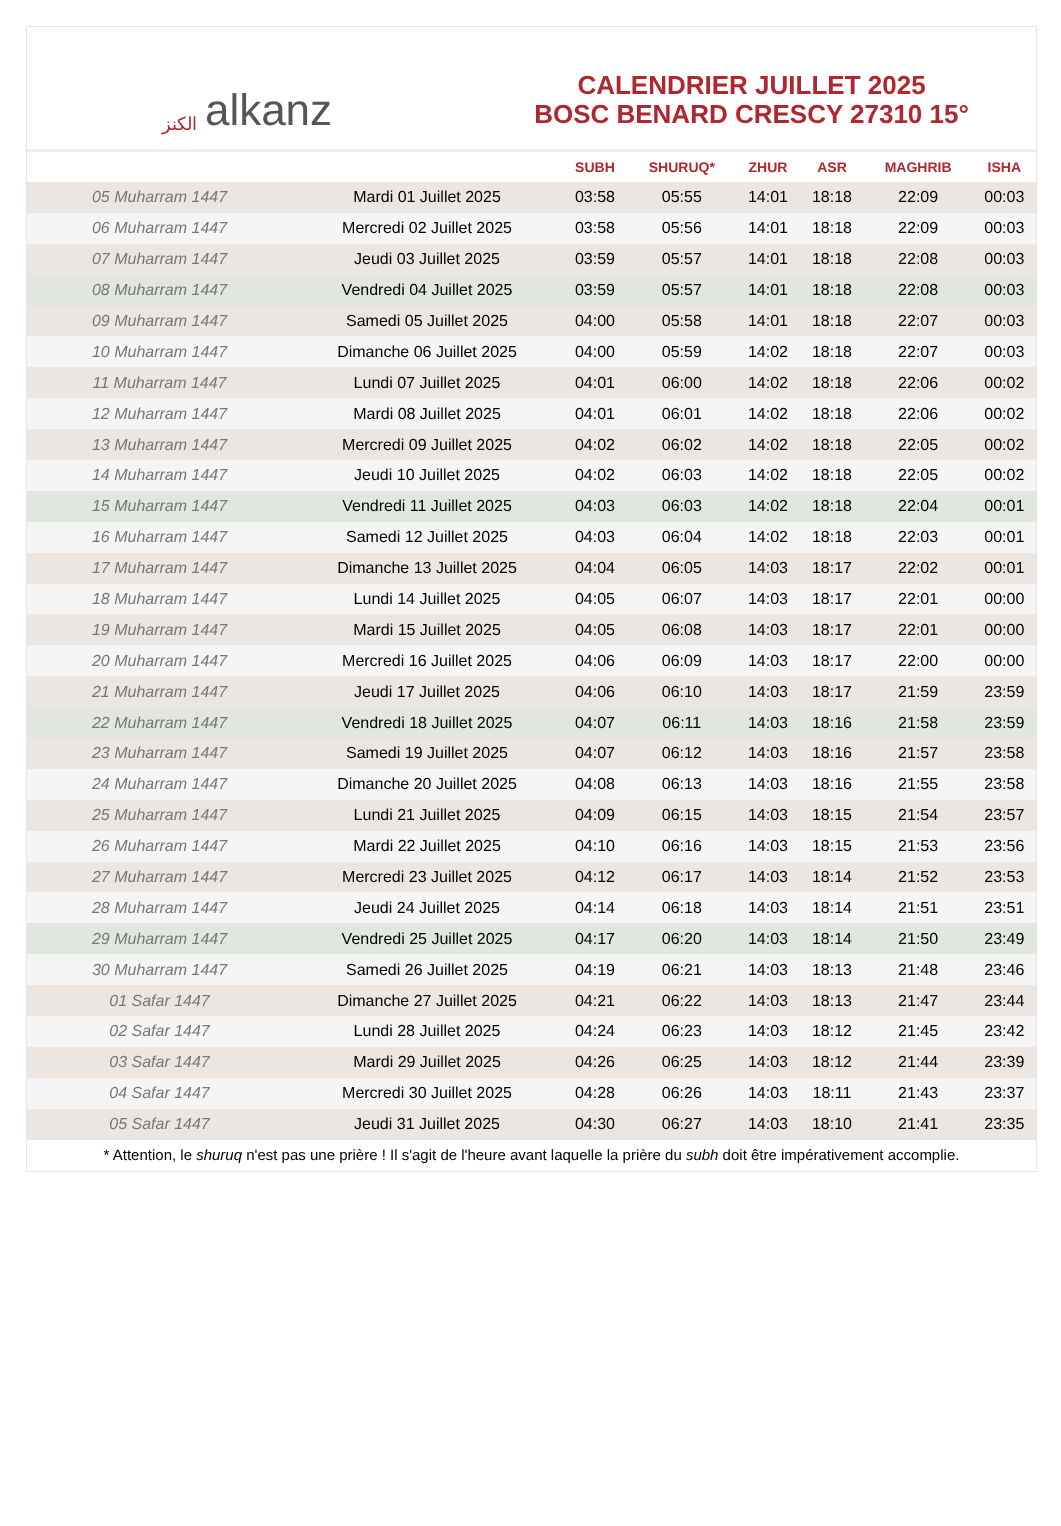الكنز alkanz
CALENDRIER JUILLET 2025
BOSC BENARD CRESCY 27310 15°
| | | SUBH | SHURUQ* | ZHUR | ASR | MAGHRIB | ISHA |
| --- | --- | --- | --- | --- | --- | --- | --- |
| 05 Muharram 1447 | Mardi 01 Juillet 2025 | 03:58 | 05:55 | 14:01 | 18:18 | 22:09 | 00:03 |
| 06 Muharram 1447 | Mercredi 02 Juillet 2025 | 03:58 | 05:56 | 14:01 | 18:18 | 22:09 | 00:03 |
| 07 Muharram 1447 | Jeudi 03 Juillet 2025 | 03:59 | 05:57 | 14:01 | 18:18 | 22:08 | 00:03 |
| 08 Muharram 1447 | Vendredi 04 Juillet 2025 | 03:59 | 05:57 | 14:01 | 18:18 | 22:08 | 00:03 |
| 09 Muharram 1447 | Samedi 05 Juillet 2025 | 04:00 | 05:58 | 14:01 | 18:18 | 22:07 | 00:03 |
| 10 Muharram 1447 | Dimanche 06 Juillet 2025 | 04:00 | 05:59 | 14:02 | 18:18 | 22:07 | 00:03 |
| 11 Muharram 1447 | Lundi 07 Juillet 2025 | 04:01 | 06:00 | 14:02 | 18:18 | 22:06 | 00:02 |
| 12 Muharram 1447 | Mardi 08 Juillet 2025 | 04:01 | 06:01 | 14:02 | 18:18 | 22:06 | 00:02 |
| 13 Muharram 1447 | Mercredi 09 Juillet 2025 | 04:02 | 06:02 | 14:02 | 18:18 | 22:05 | 00:02 |
| 14 Muharram 1447 | Jeudi 10 Juillet 2025 | 04:02 | 06:03 | 14:02 | 18:18 | 22:05 | 00:02 |
| 15 Muharram 1447 | Vendredi 11 Juillet 2025 | 04:03 | 06:03 | 14:02 | 18:18 | 22:04 | 00:01 |
| 16 Muharram 1447 | Samedi 12 Juillet 2025 | 04:03 | 06:04 | 14:02 | 18:18 | 22:03 | 00:01 |
| 17 Muharram 1447 | Dimanche 13 Juillet 2025 | 04:04 | 06:05 | 14:03 | 18:17 | 22:02 | 00:01 |
| 18 Muharram 1447 | Lundi 14 Juillet 2025 | 04:05 | 06:07 | 14:03 | 18:17 | 22:01 | 00:00 |
| 19 Muharram 1447 | Mardi 15 Juillet 2025 | 04:05 | 06:08 | 14:03 | 18:17 | 22:01 | 00:00 |
| 20 Muharram 1447 | Mercredi 16 Juillet 2025 | 04:06 | 06:09 | 14:03 | 18:17 | 22:00 | 00:00 |
| 21 Muharram 1447 | Jeudi 17 Juillet 2025 | 04:06 | 06:10 | 14:03 | 18:17 | 21:59 | 23:59 |
| 22 Muharram 1447 | Vendredi 18 Juillet 2025 | 04:07 | 06:11 | 14:03 | 18:16 | 21:58 | 23:59 |
| 23 Muharram 1447 | Samedi 19 Juillet 2025 | 04:07 | 06:12 | 14:03 | 18:16 | 21:57 | 23:58 |
| 24 Muharram 1447 | Dimanche 20 Juillet 2025 | 04:08 | 06:13 | 14:03 | 18:16 | 21:55 | 23:58 |
| 25 Muharram 1447 | Lundi 21 Juillet 2025 | 04:09 | 06:15 | 14:03 | 18:15 | 21:54 | 23:57 |
| 26 Muharram 1447 | Mardi 22 Juillet 2025 | 04:10 | 06:16 | 14:03 | 18:15 | 21:53 | 23:56 |
| 27 Muharram 1447 | Mercredi 23 Juillet 2025 | 04:12 | 06:17 | 14:03 | 18:14 | 21:52 | 23:53 |
| 28 Muharram 1447 | Jeudi 24 Juillet 2025 | 04:14 | 06:18 | 14:03 | 18:14 | 21:51 | 23:51 |
| 29 Muharram 1447 | Vendredi 25 Juillet 2025 | 04:17 | 06:20 | 14:03 | 18:14 | 21:50 | 23:49 |
| 30 Muharram 1447 | Samedi 26 Juillet 2025 | 04:19 | 06:21 | 14:03 | 18:13 | 21:48 | 23:46 |
| 01 Safar 1447 | Dimanche 27 Juillet 2025 | 04:21 | 06:22 | 14:03 | 18:13 | 21:47 | 23:44 |
| 02 Safar 1447 | Lundi 28 Juillet 2025 | 04:24 | 06:23 | 14:03 | 18:12 | 21:45 | 23:42 |
| 03 Safar 1447 | Mardi 29 Juillet 2025 | 04:26 | 06:25 | 14:03 | 18:12 | 21:44 | 23:39 |
| 04 Safar 1447 | Mercredi 30 Juillet 2025 | 04:28 | 06:26 | 14:03 | 18:11 | 21:43 | 23:37 |
| 05 Safar 1447 | Jeudi 31 Juillet 2025 | 04:30 | 06:27 | 14:03 | 18:10 | 21:41 | 23:35 |
* Attention, le shuruq n'est pas une prière ! Il s'agit de l'heure avant laquelle la prière du subh doit être impérativement accomplie.